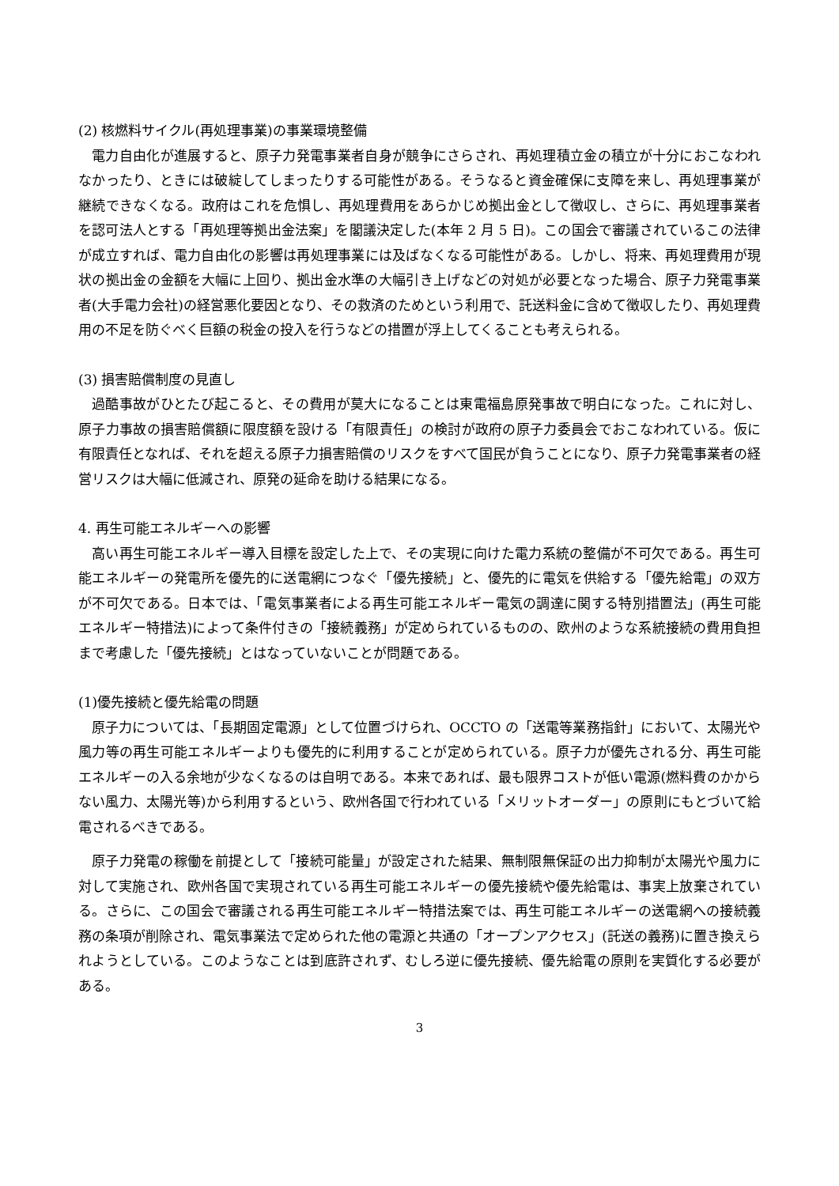(2) 核燃料サイクル(再処理事業)の事業環境整備
電力自由化が進展すると、原子力発電事業者自身が競争にさらされ、再処理積立金の積立が十分におこなわれなかったり、ときには破綻してしまったりする可能性がある。そうなると資金確保に支障を来し、再処理事業が継続できなくなる。政府はこれを危惧し、再処理費用をあらかじめ拠出金として徴収し、さらに、再処理事業者を認可法人とする「再処理等拠出金法案」を閣議決定した(本年 2 月 5 日)。この国会で審議されているこの法律が成立すれば、電力自由化の影響は再処理事業には及ばなくなる可能性がある。しかし、将来、再処理費用が現状の拠出金の金額を大幅に上回り、拠出金水準の大幅引き上げなどの対処が必要となった場合、原子力発電事業者(大手電力会社)の経営悪化要因となり、その救済のためという利用で、託送料金に含めて徴収したり、再処理費用の不足を防ぐべく巨額の税金の投入を行うなどの措置が浮上してくることも考えられる。
(3) 損害賠償制度の見直し
過酷事故がひとたび起こると、その費用が莫大になることは東電福島原発事故で明白になった。これに対し、原子力事故の損害賠償額に限度額を設ける「有限責任」の検討が政府の原子力委員会でおこなわれている。仮に有限責任となれば、それを超える原子力損害賠償のリスクをすべて国民が負うことになり、原子力発電事業者の経営リスクは大幅に低減され、原発の延命を助ける結果になる。
4. 再生可能エネルギーへの影響
高い再生可能エネルギー導入目標を設定した上で、その実現に向けた電力系統の整備が不可欠である。再生可能エネルギーの発電所を優先的に送電網につなぐ「優先接続」と、優先的に電気を供給する「優先給電」の双方が不可欠である。日本では、「電気事業者による再生可能エネルギー電気の調達に関する特別措置法」(再生可能エネルギー特措法)によって条件付きの「接続義務」が定められているものの、欧州のような系統接続の費用負担まで考慮した「優先接続」とはなっていないことが問題である。
(1)優先接続と優先給電の問題
原子力については、「長期固定電源」として位置づけられ、OCCTO の「送電等業務指針」において、太陽光や風力等の再生可能エネルギーよりも優先的に利用することが定められている。原子力が優先される分、再生可能エネルギーの入る余地が少なくなるのは自明である。本来であれば、最も限界コストが低い電源(燃料費のかからない風力、太陽光等)から利用するという、欧州各国で行われている「メリットオーダー」の原則にもとづいて給電されるべきである。
原子力発電の稼働を前提として「接続可能量」が設定された結果、無制限無保証の出力抑制が太陽光や風力に対して実施され、欧州各国で実現されている再生可能エネルギーの優先接続や優先給電は、事実上放棄されている。さらに、この国会で審議される再生可能エネルギー特措法案では、再生可能エネルギーの送電網への接続義務の条項が削除され、電気事業法で定められた他の電源と共通の「オープンアクセス」(託送の義務)に置き換えられようとしている。このようなことは到底許されず、むしろ逆に優先接続、優先給電の原則を実質化する必要がある。
3